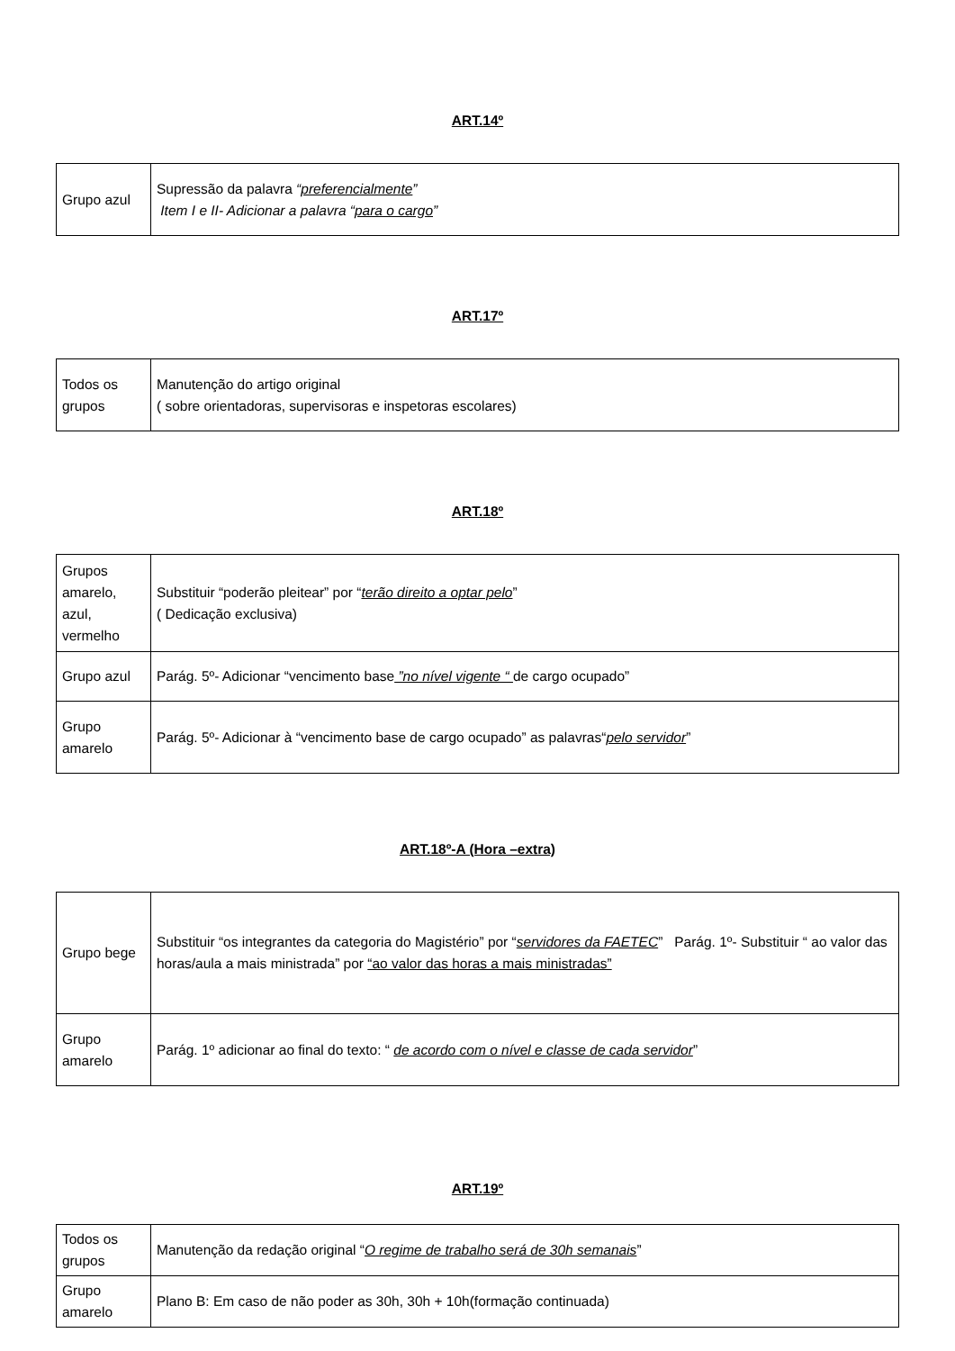ART.14º
| Grupo azul | Supressão da palavra “ preferencialmente ” Item I e II- Adicionar a palavra “ para o cargo ” |
ART.17º
| Todos os grupos | Manutenção do artigo original ( sobre orientadoras, supervisoras e inspetoras escolares) |
ART.18º
| Grupos amarelo, azul, vermelho | Substituir “poderão pleitear” por “ terão direito a optar pelo ” ( Dedicação exclusiva) |
| Grupo azul | Parág. 5º- Adicionar “vencimento base ”no nível vigente “ de cargo ocupado” |
| Grupo amarelo | Parág. 5º- Adicionar à “vencimento base de cargo ocupado” as palavras“ pelo servidor ” |
ART.18º-A (Hora –extra)
| Grupo bege | Substituir “os integrantes da categoria do Magistério” por “ servidores da FAETEC ” Parág. 1º- Substituir “ ao valor das horas/aula a mais ministrada” por “ao valor das horas a mais ministradas” |
| Grupo amarelo | Parág. 1º adicionar ao final do texto: “ de acordo com o nível e classe de cada servidor ” |
ART.19º
| Todos os grupos | Manutenção da redação original “ O regime de trabalho será de 30h semanais ” |
| Grupo amarelo | Plano B: Em caso de não poder as 30h, 30h + 10h(formação continuada) |